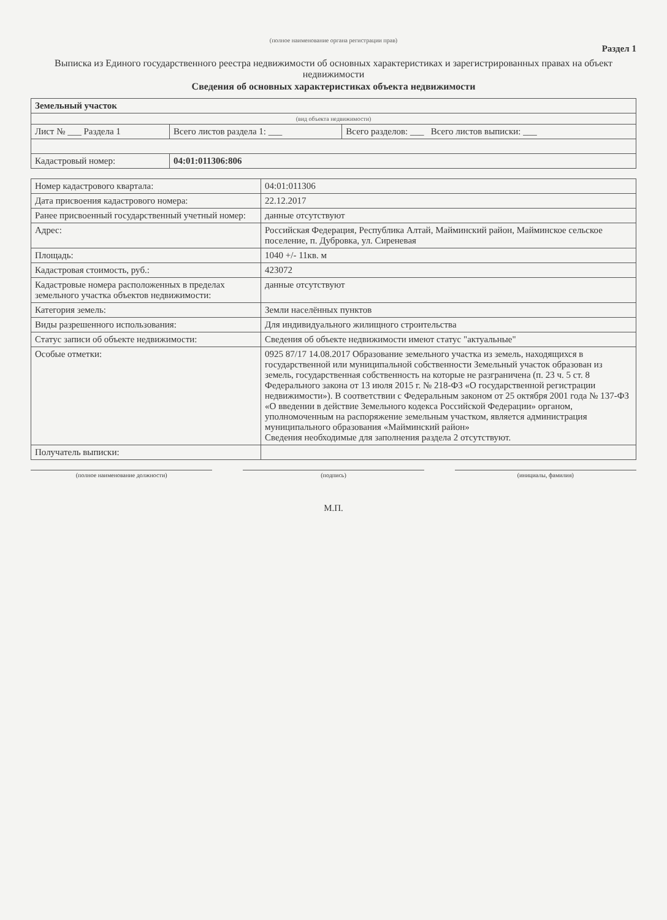(полное наименование органа регистрации прав)
Раздел 1
Выписка из Единого государственного реестра недвижимости об основных характеристиках и зарегистрированных правах на объект недвижимости
Сведения об основных характеристиках объекта недвижимости
| Земельный участок | | |
| (вид объекта недвижимости) | | |
| Лист № ___ Раздела 1 | Всего листов раздела 1: ___ | Всего разделов: ___ Всего листов выписки: ___ |
| Кадастровый номер: | 04:01:011306:806 | |
| Номер кадастрового квартала: | 04:01:011306 |
| Дата присвоения кадастрового номера: | 22.12.2017 |
| Ранее присвоенный государственный учетный номер: | данные отсутствуют |
| Адрес: | Российская Федерация, Республика Алтай, Майминский район, Майминское сельское поселение, п. Дубровка, ул. Сиреневая |
| Площадь: | 1040 +/- 11кв. м |
| Кадастровая стоимость, руб.: | 423072 |
| Кадастровые номера расположенных в пределах земельного участка объектов недвижимости: | данные отсутствуют |
| Категория земель: | Земли населённых пунктов |
| Виды разрешенного использования: | Для индивидуального жилищного строительства |
| Статус записи об объекте недвижимости: | Сведения об объекте недвижимости имеют статус "актуальные" |
| Особые отметки: | 0925 87/17 14.08.2017 Образование земельного участка из земель, находящихся в государственной или муниципальной собственности Земельный участок образован из земель, государственная собственность на которые не разграничена (п. 23 ч. 5 ст. 8 Федерального закона от 13 июля 2015 г. № 218-ФЗ «О государственной регистрации недвижимости»). В соответствии с Федеральным законом от 25 октября 2001 года № 137-ФЗ «О введении в действие Земельного кодекса Российской Федерации» органом, уполномоченным на распоряжение земельным участком, является администрация муниципального образования «Майминский район» Сведения необходимые для заполнения раздела 2 отсутствуют. |
| Получатель выписки: | |
(полное наименование должности)
(подпись) (инициалы, фамилия)
М.П.